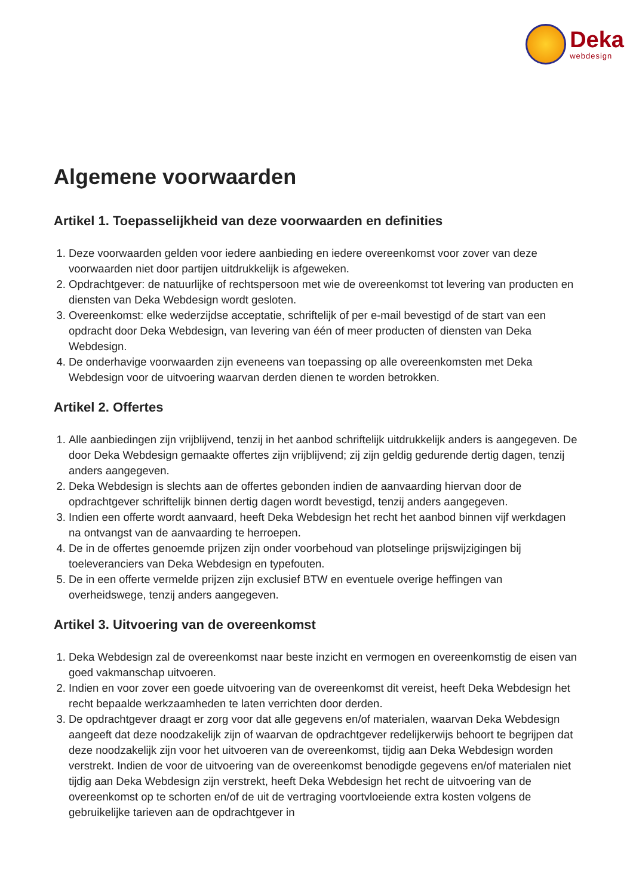Deka
webdesign
Algemene voorwaarden
Artikel 1. Toepasselijkheid van deze voorwaarden en definities
1. Deze voorwaarden gelden voor iedere aanbieding en iedere overeenkomst voor zover van deze voorwaarden niet door partijen uitdrukkelijk is afgeweken.
2. Opdrachtgever: de natuurlijke of rechtspersoon met wie de overeenkomst tot levering van producten en diensten van Deka Webdesign wordt gesloten.
3. Overeenkomst: elke wederzijdse acceptatie, schriftelijk of per e-mail bevestigd of de start van een opdracht door Deka Webdesign, van levering van één of meer producten of diensten van Deka Webdesign.
4. De onderhavige voorwaarden zijn eveneens van toepassing op alle overeenkomsten met Deka Webdesign voor de uitvoering waarvan derden dienen te worden betrokken.
Artikel 2. Offertes
1. Alle aanbiedingen zijn vrijblijvend, tenzij in het aanbod schriftelijk uitdrukkelijk anders is aangegeven. De door Deka Webdesign gemaakte offertes zijn vrijblijvend; zij zijn geldig gedurende dertig dagen, tenzij anders aangegeven.
2. Deka Webdesign is slechts aan de offertes gebonden indien de aanvaarding hiervan door de opdrachtgever schriftelijk binnen dertig dagen wordt bevestigd, tenzij anders aangegeven.
3. Indien een offerte wordt aanvaard, heeft Deka Webdesign het recht het aanbod binnen vijf werkdagen na ontvangst van de aanvaarding te herroepen.
4. De in de offertes genoemde prijzen zijn onder voorbehoud van plotselinge prijswijzigingen bij toeleveranciers van Deka Webdesign en typefouten.
5. De in een offerte vermelde prijzen zijn exclusief BTW en eventuele overige heffingen van overheidswege, tenzij anders aangegeven.
Artikel 3. Uitvoering van de overeenkomst
1. Deka Webdesign zal de overeenkomst naar beste inzicht en vermogen en overeenkomstig de eisen van goed vakmanschap uitvoeren.
2. Indien en voor zover een goede uitvoering van de overeenkomst dit vereist, heeft Deka Webdesign het recht bepaalde werkzaamheden te laten verrichten door derden.
3. De opdrachtgever draagt er zorg voor dat alle gegevens en/of materialen, waarvan Deka Webdesign aangeeft dat deze noodzakelijk zijn of waarvan de opdrachtgever redelijkerwijs behoort te begrijpen dat deze noodzakelijk zijn voor het uitvoeren van de overeenkomst, tijdig aan Deka Webdesign worden verstrekt. Indien de voor de uitvoering van de overeenkomst benodigde gegevens en/of materialen niet tijdig aan Deka Webdesign zijn verstrekt, heeft Deka Webdesign het recht de uitvoering van de overeenkomst op te schorten en/of de uit de vertraging voortvloeiende extra kosten volgens de gebruikelijke tarieven aan de opdrachtgever in